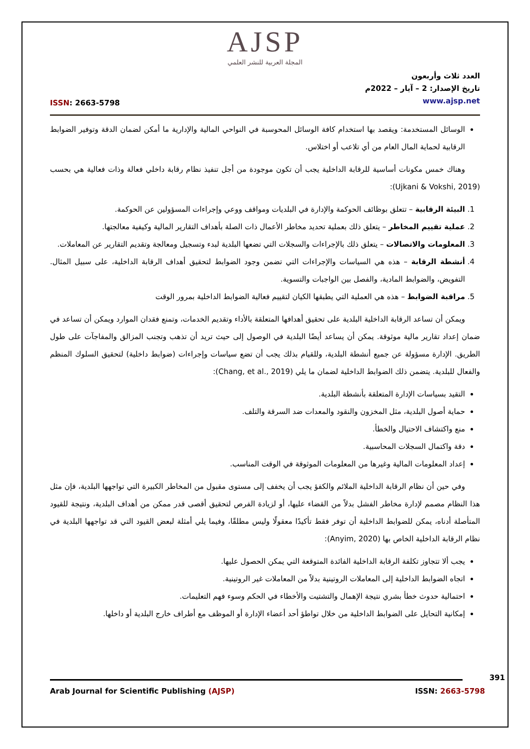AJSP
المجلة العربية للنشر العلمي
ISSN: 2663-5798
العدد ثلاث وأربعون
تاريخ الإصدار: 2 – آيار – 2022م
www.ajsp.net
الوسائل المستخدمة: ويقصد بها استخدام كافة الوسائل المحوسبة في النواحي المالية والإدارية ما أمكن لضمان الدقة وتوفير الضوابط الرقابية لحماية المال العام من أي تلاعب أو اختلاس.
وهناك خمس مكونات أساسية للرقابة الداخلية يجب أن تكون موجودة من أجل تنفيذ نظام رقابة داخلي فعالة وذات فعالية هي بحسب (Ujkani & Vokshi, 2019):
1. البيئة الرقابية – تتعلق بوظائف الحوكمة والإدارة في البلديات ومواقف ووعي وإجراءات المسؤولين عن الحوكمة.
2. عملية تقييم المخاطر – يتعلق ذلك بعملية تحديد مخاطر الأعمال ذات الصلة بأهداف التقارير المالية وكيفية معالجتها.
3. المعلومات والاتصالات – يتعلق ذلك بالإجراءات والسجلات التي تضعها البلدية لبدء وتسجيل ومعالجة وتقديم التقارير عن المعاملات.
4. أنشطة الرقابة – هذه هي السياسات والإجراءات التي تضمن وجود الضوابط لتحقيق أهداف الرقابة الداخلية، على سبيل المثال. التفويض، والضوابط المادية، والفصل بين الواجبات والتسوية.
5. مراقبة الضوابط – هذه هي العملية التي يطبقها الكيان لتقييم فعالية الضوابط الداخلية بمرور الوقت
ويمكن أن تساعد الرقابة الداخلية البلدية على تحقيق أهدافها المتعلقة بالأداء وتقديم الخدمات، وتمنع فقدان الموارد ويمكن أن تساعد في ضمان إعداد تقارير مالية موثوقة. يمكن أن يساعد أيضًا البلدية في الوصول إلى حيث تريد أن تذهب وتجنب المزالق والمفاجآت على طول الطريق. الإدارة مسؤولة عن جميع أنشطة البلدية، وللقيام بذلك يجب أن تضع سياسات وإجراءات (ضوابط داخلية) لتحقيق السلوك المنظم والفعال للبلدية. يتضمن ذلك الضوابط الداخلية لضمان ما يلي (Chang, et al., 2019):
التقيد بسياسات الإدارة المتعلقة بأنشطة البلدية.
حماية أصول البلدية، مثل المخزون والنقود والمعدات ضد السرقة والتلف.
منع واكتشاف الاحتيال والخطأ.
دقة واكتمال السجلات المحاسبية.
إعداد المعلومات المالية وغيرها من المعلومات الموثوقة في الوقت المناسب.
وفي حين أن نظام الرقابة الداخلية الملائم والكفؤ يجب أن يخفف إلى مستوى مقبول من المخاطر الكبيرة التي تواجهها البلدية، فإن مثل هذا النظام مصمم لإدارة مخاطر الفشل بدلاً من القضاء عليها، أو لزيادة الفرص لتحقيق أقصى قدر ممكن من أهداف البلدية، ونتيجة للقيود المتأصلة أدناه، يمكن للضوابط الداخلية أن توفر فقط تأكيدًا معقولًا وليس مطلقًا، وفيما يلي أمثلة لبعض القيود التي قد تواجهها البلدية في نظام الرقابة الداخلية الخاص بها (Anyim, 2020):
يجب ألا تتجاوز تكلفة الرقابة الداخلية الفائدة المتوقعة التي يمكن الحصول عليها.
اتجاه الضوابط الداخلية إلى المعاملات الروتينية بدلاً من المعاملات غير الروتينية.
احتمالية حدوث خطأ بشري نتيجة الإهمال والتشتيت والأخطاء في الحكم وسوء فهم التعليمات.
إمكانية التحايل على الضوابط الداخلية من خلال تواطؤ أحد أعضاء الإدارة أو الموظف مع أطراف خارج البلدية أو داخلها.
391
Arab Journal for Scientific Publishing (AJSP) ISSN: 2663-5798